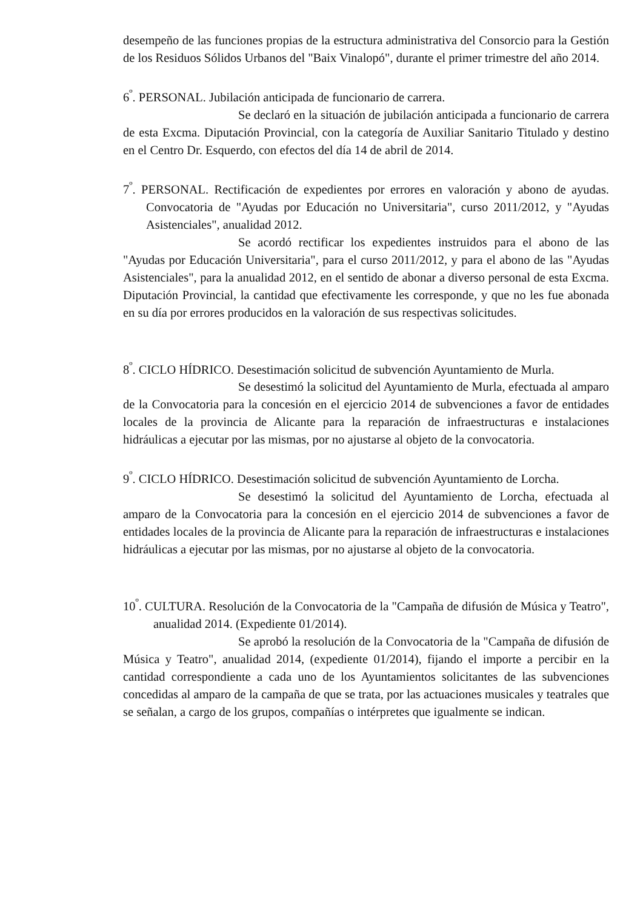desempeño de las funciones propias de la estructura administrativa del Consorcio para la Gestión de los Residuos Sólidos Urbanos del "Baix Vinalopó", durante el primer trimestre del año 2014.
6<sup>º</sup>. PERSONAL. Jubilación anticipada de funcionario de carrera.
Se declaró en la situación de jubilación anticipada a funcionario de carrera de esta Excma. Diputación Provincial, con la categoría de Auxiliar Sanitario Titulado y destino en el Centro Dr. Esquerdo, con efectos del día 14 de abril de 2014.
7<sup>º</sup>. PERSONAL. Rectificación de expedientes por errores en valoración y abono de ayudas. Convocatoria de "Ayudas por Educación no Universitaria", curso 2011/2012, y "Ayudas Asistenciales", anualidad 2012.
Se acordó rectificar los expedientes instruidos para el abono de las "Ayudas por Educación Universitaria", para el curso 2011/2012, y para el abono de las "Ayudas Asistenciales", para la anualidad 2012, en el sentido de abonar a diverso personal de esta Excma. Diputación Provincial, la cantidad que efectivamente les corresponde, y que no les fue abonada en su día por errores producidos en la valoración de sus respectivas solicitudes.
8<sup>º</sup>. CICLO HÍDRICO. Desestimación solicitud de subvención Ayuntamiento de Murla.
Se desestimó la solicitud del Ayuntamiento de Murla, efectuada al amparo de la Convocatoria para la concesión en el ejercicio 2014 de subvenciones a favor de entidades locales de la provincia de Alicante para la reparación de infraestructuras e instalaciones hidráulicas a ejecutar por las mismas, por no ajustarse al objeto de la convocatoria.
9<sup>º</sup>. CICLO HÍDRICO. Desestimación solicitud de subvención Ayuntamiento de Lorcha.
Se desestimó la solicitud del Ayuntamiento de Lorcha, efectuada al amparo de la Convocatoria para la concesión en el ejercicio 2014 de subvenciones a favor de entidades locales de la provincia de Alicante para la reparación de infraestructuras e instalaciones hidráulicas a ejecutar por las mismas, por no ajustarse al objeto de la convocatoria.
10<sup>º</sup>. CULTURA. Resolución de la Convocatoria de la "Campaña de difusión de Música y Teatro", anualidad 2014. (Expediente 01/2014).
Se aprobó la resolución de la Convocatoria de la "Campaña de difusión de Música y Teatro", anualidad 2014, (expediente 01/2014), fijando el importe a percibir en la cantidad correspondiente a cada uno de los Ayuntamientos solicitantes de las subvenciones concedidas al amparo de la campaña de que se trata, por las actuaciones musicales y teatrales que se señalan, a cargo de los grupos, compañías o intérpretes que igualmente se indican.